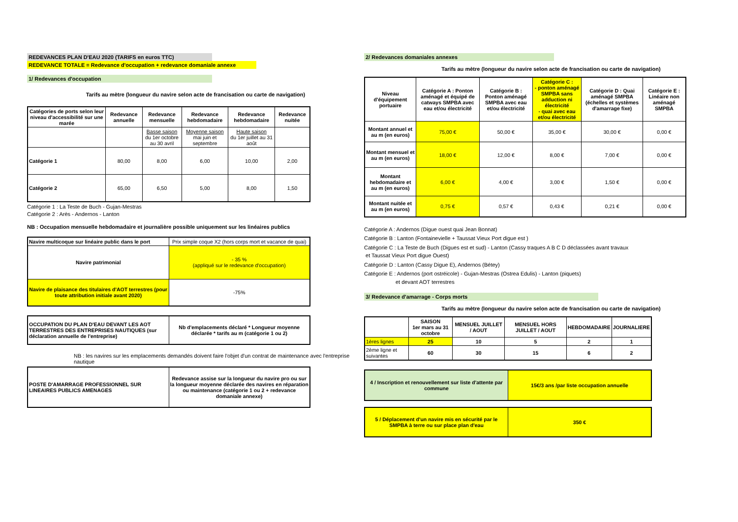REDEVANCES PLAN D'EAU 2020 (TARIFS en euros TTC)
REDEVANCE TOTALE = Redevance d'occupation + redevance domaniale annexe
1/ Redevances d'occupation
Tarifs au mètre (longueur du navire selon acte de francisation ou carte de navigation)
| Catégories de ports selon leur niveau d'accessibilité sur une marée | Redevance annuelle | Redevance mensuelle | Redevance hebdomadaire | Redevance hebdomadaire | Redevance nuitée |
| --- | --- | --- | --- | --- | --- |
| | | Basse saison du 1er octobre au 30 avril | Moyenne saison mai juin et septembre | Haute saison du 1er juillet au 31 août | |
| Catégorie 1 | 80,00 | 8,00 | 6,00 | 10,00 | 2,00 |
| Catégorie 2 | 65,00 | 6,50 | 5,00 | 8,00 | 1,50 |
Catégorie 1 : La Teste de Buch - Gujan-Mestras
Catégorie 2 : Arès - Andernos - Lanton
NB : Occupation mensuelle hebdomadaire et journalière possible uniquement sur les linéaires publics
| Navire multicoque sur linéaire public dans le port | Prix simple coque X2 (hors corps mort et vacance de quai) |
| Navire patrimonial | - 35 % (appliqué sur le redevance d'occupation) |
| Navire de plaisance des titulaires d'AOT terrestres (pour toute attribution initiale avant 2020) | -75% |
| OCCUPATION DU PLAN D'EAU DEVANT LES AOT TERRESTRES DES ENTREPRISES NAUTIQUES (sur déclaration annuelle de l'entreprise) | Nb d'emplacements déclaré * Longueur moyenne déclarée * tarifs au m (catégorie 1 ou 2) |
| --- | --- |
NB : les navires sur les emplacements demandés doivent faire l'objet d'un contrat de maintenance avec l'entreprise nautique
| POSTE D'AMARRAGE PROFESSIONNEL SUR LINEAIRES PUBLICS AMENAGES | Redevance assise sur la longueur du navire pro ou sur la longueur moyenne déclarée des navires en réparation ou maintenance (catégorie 1 ou 2 + redevance domaniale annexe) |
| --- | --- |
2/ Redevances domaniales annexes
Tarifs au mètre (longueur du navire selon acte de francisation ou carte de navigation)
| Niveau d'équipement portuaire | Catégorie A : Ponton aménagé et équipé de catways SMPBA avec eau et/ou électricité | Catégorie B : Ponton aménagé SMPBA avec eau et/ou électricité | Catégorie C : - ponton aménagé SMPBA sans adduction ni électricité - quai avec eau et/ou électricité | Catégorie D : Quai aménagé SMPBA (échelles et systèmes d'amarrage fixe) | Catégorie E : Linéaire non aménagé SMPBA |
| --- | --- | --- | --- | --- | --- |
| Montant annuel et au m (en euros) | 75,00 € | 50,00 € | 35,00 € | 30,00 € | 0,00 € |
| Montant mensuel et au m (en euros) | 18,00 € | 12,00 € | 8,00 € | 7,00 € | 0,00 € |
| Montant hebdomadaire et au m (en euros) | 6,00 € | 4,00 € | 3,00 € | 1,50 € | 0,00 € |
| Montant nuitée et au m (en euros) | 0,75 € | 0,57 € | 0,43 € | 0,21 € | 0,00 € |
Catégorie A : Andernos (Digue ouest quai Jean Bonnat)
Catégorie B : Lanton (Fontainevielle + Taussat Vieux Port digue est )
Catégorie C : La Teste de Buch (Digues est et sud) - Lanton (Cassy traques A B C D déclassées avant travaux
et Taussat Vieux Port digue Ouest)
Catégorie D : Lanton (Cassy Digue E), Andernos (Bétey)
Catégorie E : Andernos (port ostréicole) - Gujan-Mestras (Ostrea Edulis) - Lanton (piquets)
et devant AOT terrestres
3/ Redevance d'amarrage - Corps morts
Tarifs au mètre (longueur du navire selon acte de francisation ou carte de navigation)
| | SAISON 1er mars au 31 octobre | MENSUEL JUILLET / AOUT | MENSUEL HORS JUILLET / AOUT | HEBDOMADAIRE | JOURNALIERE |
| 1ères lignes | 25 | 10 | 5 | 2 | 1 |
| 2ème ligne et suivantes | 60 | 30 | 15 | 6 | 2 |
| 4 / Inscription et renouvellement sur liste d'attente par commune | 15€/3 ans /par liste occupation annuelle |
| --- | --- |
| 5 / Déplacement d'un navire mis en sécurité par le SMPBA à terre ou sur place plan d'eau | 350 € |
| --- | --- |